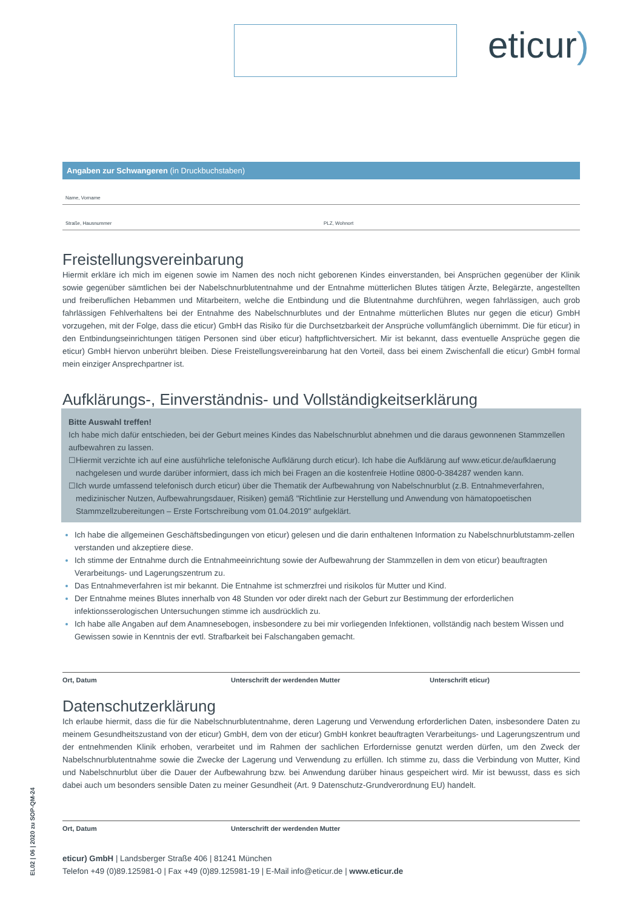eticur)
Angaben zur Schwangeren (in Druckbuchstaben)
Name, Vorname
Straße, Hausnummer PLZ, Wohnort
Freistellungsvereinbarung
Hiermit erkläre ich mich im eigenen sowie im Namen des noch nicht geborenen Kindes einverstanden, bei Ansprüchen gegenüber der Klinik sowie gegenüber sämtlichen bei der Nabelschnurblutentnahme und der Entnahme mütterlichen Blutes tätigen Ärzte, Belegärzte, angestellten und freiberuflichen Hebammen und Mitarbeitern, welche die Entbindung und die Blutentnahme durchführen, wegen fahrlässigen, auch grob fahrlässigen Fehlverhaltens bei der Entnahme des Nabelschnurblutes und der Entnahme mütterlichen Blutes nur gegen die eticur) GmbH vorzugehen, mit der Folge, dass die eticur) GmbH das Risiko für die Durchsetzbarkeit der Ansprüche vollumfänglich übernimmt. Die für eticur) in den Entbindungseinrichtungen tätigen Personen sind über eticur) haftpflichtversichert. Mir ist bekannt, dass eventuelle Ansprüche gegen die eticur) GmbH hiervon unberührt bleiben. Diese Freistellungsvereinbarung hat den Vorteil, dass bei einem Zwischenfall die eticur) GmbH formal mein einziger Ansprechpartner ist.
Aufklärungs-, Einverständnis- und Vollständigkeitserklärung
Bitte Auswahl treffen!
Ich habe mich dafür entschieden, bei der Geburt meines Kindes das Nabelschnurblut abnehmen und die daraus gewonnenen Stammzellen aufbewahren zu lassen.
☐ Hiermit verzichte ich auf eine ausführliche telefonische Aufklärung durch eticur). Ich habe die Aufklärung auf www.eticur.de/aufklaerung nachgelesen und wurde darüber informiert, dass ich mich bei Fragen an die kostenfreie Hotline 0800-0-384287 wenden kann.
☐ Ich wurde umfassend telefonisch durch eticur) über die Thematik der Aufbewahrung von Nabelschnurblut (z.B. Entnahmeverfahren, medizinischer Nutzen, Aufbewahrungsdauer, Risiken) gemäß "Richtlinie zur Herstellung und Anwendung von hämatopoetischen Stammzellzubereitungen – Erste Fortschreibung vom 01.04.2019" aufgeklärt.
Ich habe die allgemeinen Geschäftsbedingungen von eticur) gelesen und die darin enthaltenen Information zu Nabelschnurblutstamm-zellen verstanden und akzeptiere diese.
Ich stimme der Entnahme durch die Entnahmeeinrichtung sowie der Aufbewahrung der Stammzellen in dem von eticur) beauftragten Verarbeitungs- und Lagerungszentrum zu.
Das Entnahmeverfahren ist mir bekannt. Die Entnahme ist schmerzfrei und risikolos für Mutter und Kind.
Der Entnahme meines Blutes innerhalb von 48 Stunden vor oder direkt nach der Geburt zur Bestimmung der erforderlichen infektionsserologischen Untersuchungen stimme ich ausdrücklich zu.
Ich habe alle Angaben auf dem Anamnesebogen, insbesondere zu bei mir vorliegenden Infektionen, vollständig nach bestem Wissen und Gewissen sowie in Kenntnis der evtl. Strafbarkeit bei Falschangaben gemacht.
Ort, Datum Unterschrift der werdenden Mutter Unterschrift eticur)
Datenschutzerklärung
Ich erlaube hiermit, dass die für die Nabelschnurblutentnahme, deren Lagerung und Verwendung erforderlichen Daten, insbesondere Daten zu meinem Gesundheitszustand von der eticur) GmbH, dem von der eticur) GmbH konkret beauftragten Verarbeitungs- und Lagerungszentrum und der entnehmenden Klinik erhoben, verarbeitet und im Rahmen der sachlichen Erfordernisse genutzt werden dürfen, um den Zweck der Nabelschnurblutentnahme sowie die Zwecke der Lagerung und Verwendung zu erfüllen. Ich stimme zu, dass die Verbindung von Mutter, Kind und Nabelschnurblut über die Dauer der Aufbewahrung bzw. bei Anwendung darüber hinaus gespeichert wird. Mir ist bewusst, dass es sich dabei auch um besonders sensible Daten zu meiner Gesundheit (Art. 9 Datenschutz-Grundverordnung EU) handelt.
Ort, Datum Unterschrift der werdenden Mutter
eticur) GmbH | Landsberger Straße 406 | 81241 München
Telefon +49 (0)89.125981-0 | Fax +49 (0)89.125981-19 | E-Mail info@eticur.de | www.eticur.de
EL02 | 06 | 2020 zu SOP-QM-24